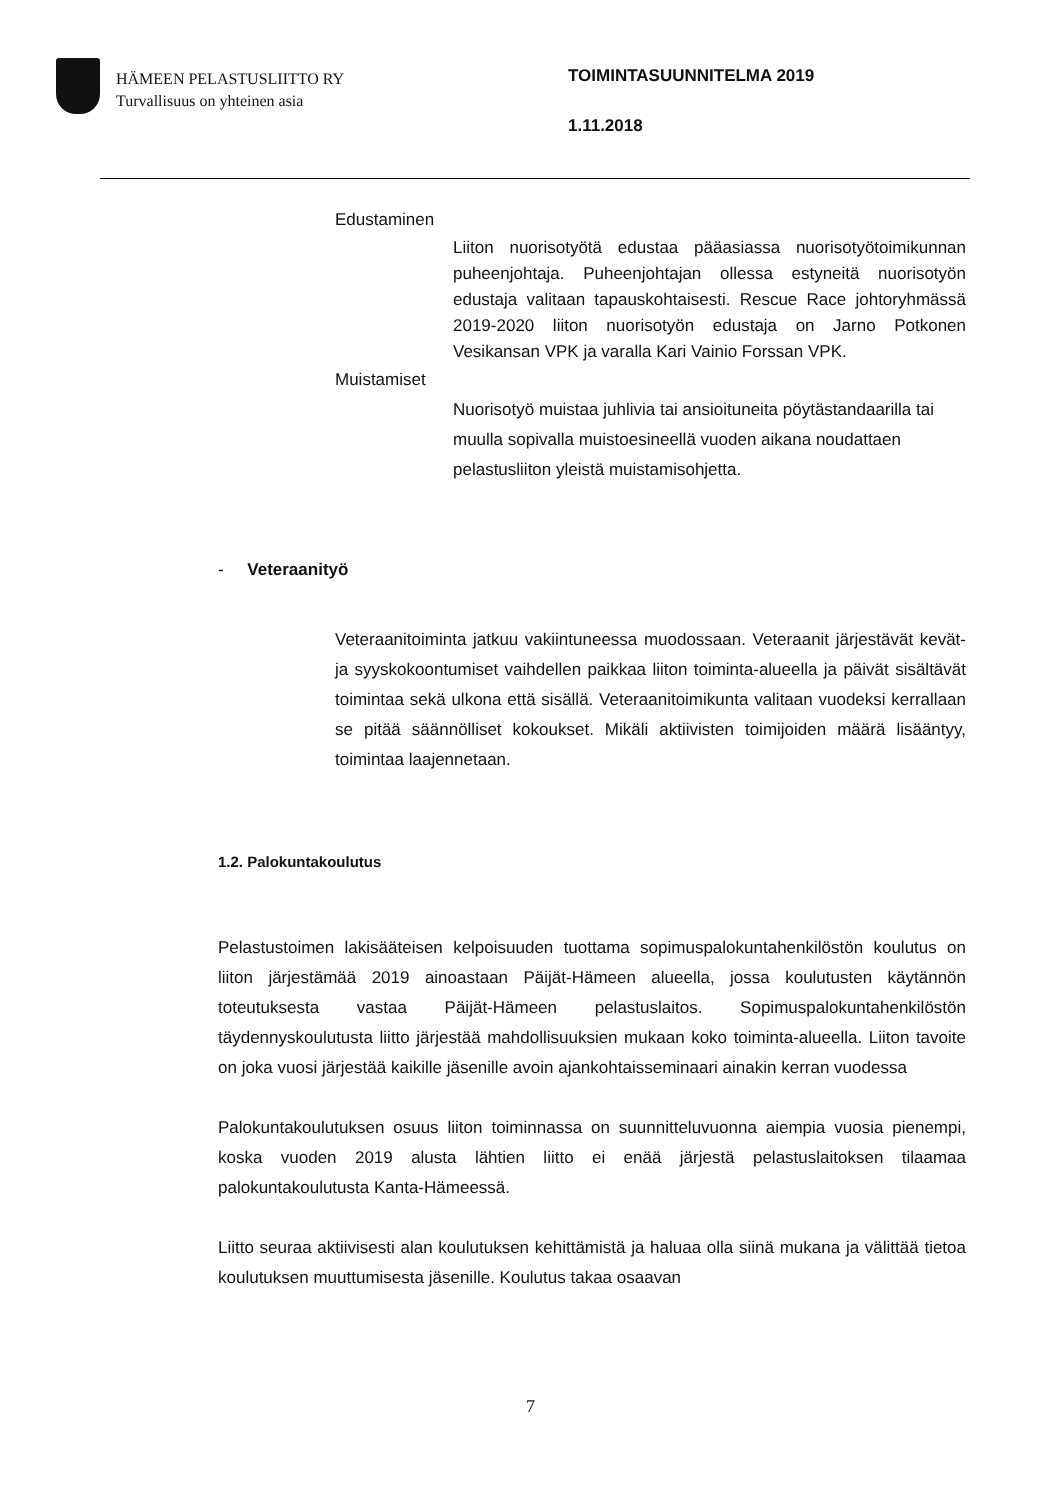HÄMEEN PELASTUSLIITTO RY
Turvallisuus on yhteinen asia
TOIMINTASUUNNITELMA 2019
1.11.2018
Edustaminen
Liiton nuorisotyötä edustaa pääasiassa nuorisotyötoimikunnan puheenjohtaja. Puheenjohtajan ollessa estyneitä nuorisotyön edustaja valitaan tapauskohtaisesti. Rescue Race johtoryhmässä 2019-2020 liiton nuorisotyön edustaja on Jarno Potkonen Vesikansan VPK ja varalla Kari Vainio Forssan VPK.
Muistamiset
Nuorisotyö muistaa juhlivia tai ansioituneita pöytästandaarilla tai muulla sopivalla muistoesineellä vuoden aikana noudattaen pelastusliiton yleistä muistamisohjetta.
- Veteraanityö
Veteraanitoiminta jatkuu vakiintuneessa muodossaan. Veteraanit järjestävät kevät- ja syyskokoontumiset vaihdellen paikkaa liiton toiminta-alueella ja päivät sisältävät toimintaa sekä ulkona että sisällä. Veteraanitoimikunta valitaan vuodeksi kerrallaan se pitää säännölliset kokoukset. Mikäli aktiivisten toimijoiden määrä lisääntyy, toimintaa laajennetaan.
1.2. Palokuntakoulutus
Pelastustoimen lakisääteisen kelpoisuuden tuottama sopimuspalokuntahenkilöstön koulutus on liiton järjestämää 2019 ainoastaan Päijät-Hämeen alueella, jossa koulutusten käytännön toteutuksesta vastaa Päijät-Hämeen pelastuslaitos. Sopimuspalokuntahenkilöstön täydennyskoulutusta liitto järjestää mahdollisuuksien mukaan koko toiminta-alueella. Liiton tavoite on joka vuosi järjestää kaikille jäsenille avoin ajankohtaisseminaari ainakin kerran vuodessa
Palokuntakoulutuksen osuus liiton toiminnassa on suunnitteluvuonna aiempia vuosia pienempi, koska vuoden 2019 alusta lähtien liitto ei enää järjestä pelastuslaitoksen tilaamaa palokuntakoulutusta Kanta-Hämeessä.
Liitto seuraa aktiivisesti alan koulutuksen kehittämistä ja haluaa olla siinä mukana ja välittää tietoa koulutuksen muuttumisesta jäsenille. Koulutus takaa osaavan
7